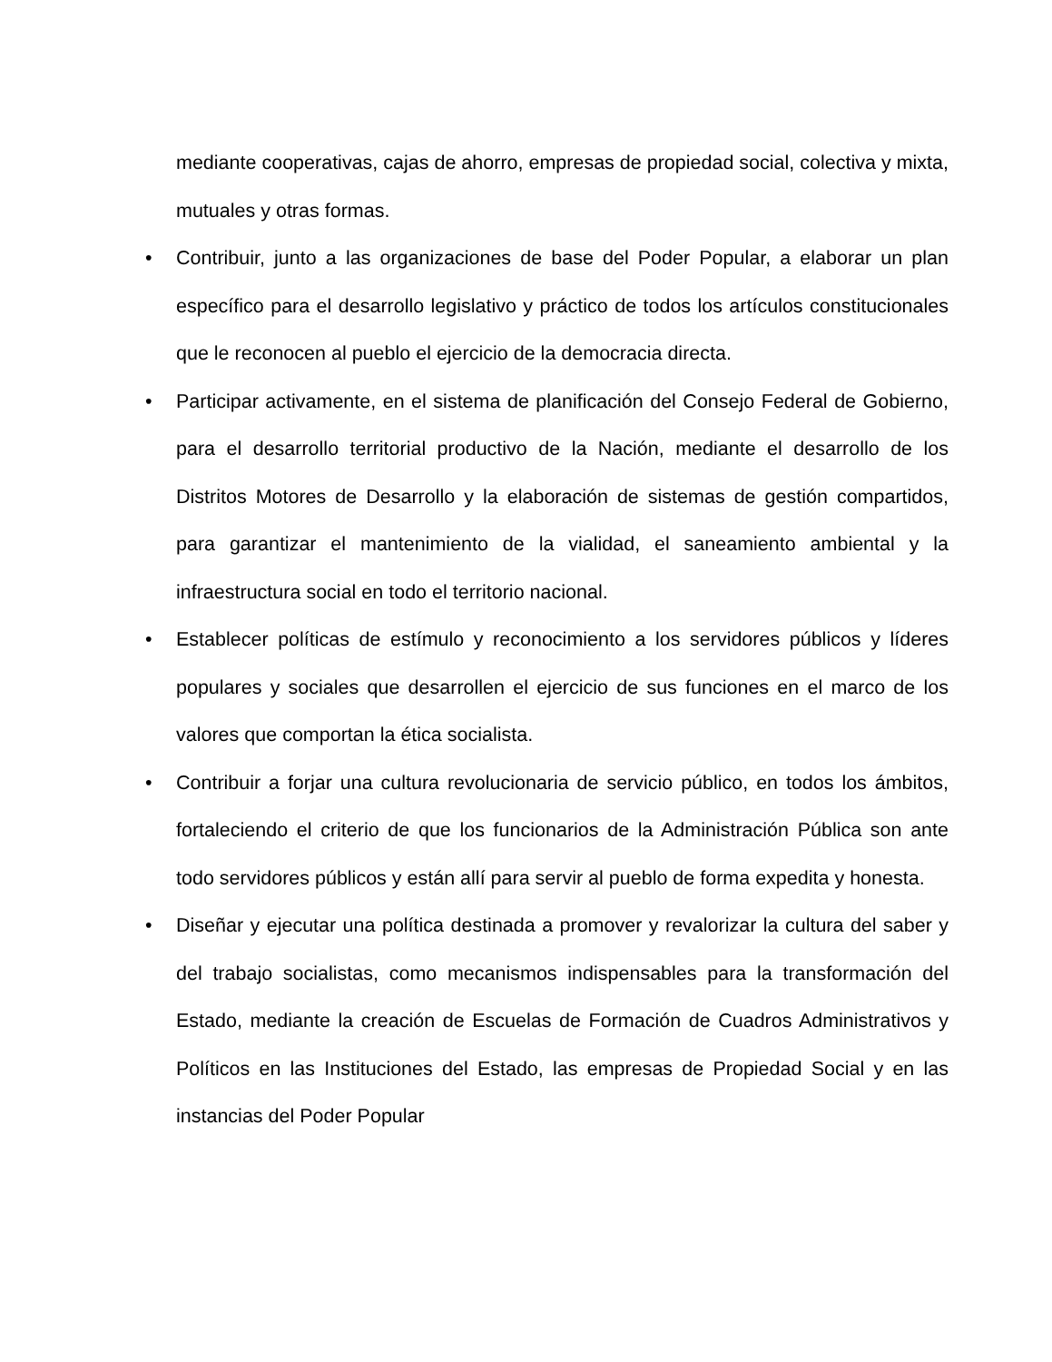mediante cooperativas, cajas de ahorro, empresas de propiedad social, colectiva y mixta, mutuales y otras formas.
• Contribuir, junto a las organizaciones de base del Poder Popular, a elaborar un plan específico para el desarrollo legislativo y práctico de todos los artículos constitucionales que le reconocen al pueblo el ejercicio de la democracia directa.
• Participar activamente, en el sistema de planificación del Consejo Federal de Gobierno, para el desarrollo territorial productivo de la Nación, mediante el desarrollo de los Distritos Motores de Desarrollo y la elaboración de sistemas de gestión compartidos, para garantizar el mantenimiento de la vialidad, el saneamiento ambiental y la infraestructura social en todo el territorio nacional.
• Establecer políticas de estímulo y reconocimiento a los servidores públicos y líderes populares y sociales que desarrollen el ejercicio de sus funciones en el marco de los valores que comportan la ética socialista.
• Contribuir a forjar una cultura revolucionaria de servicio público, en todos los ámbitos, fortaleciendo el criterio de que los funcionarios de la Administración Pública son ante todo servidores públicos y están allí para servir al pueblo de forma expedita y honesta.
• Diseñar y ejecutar una política destinada a promover y revalorizar la cultura del saber y del trabajo socialistas, como mecanismos indispensables para la transformación del Estado, mediante la creación de Escuelas de Formación de Cuadros Administrativos y Políticos en las Instituciones del Estado, las empresas de Propiedad Social y en las instancias del Poder Popular